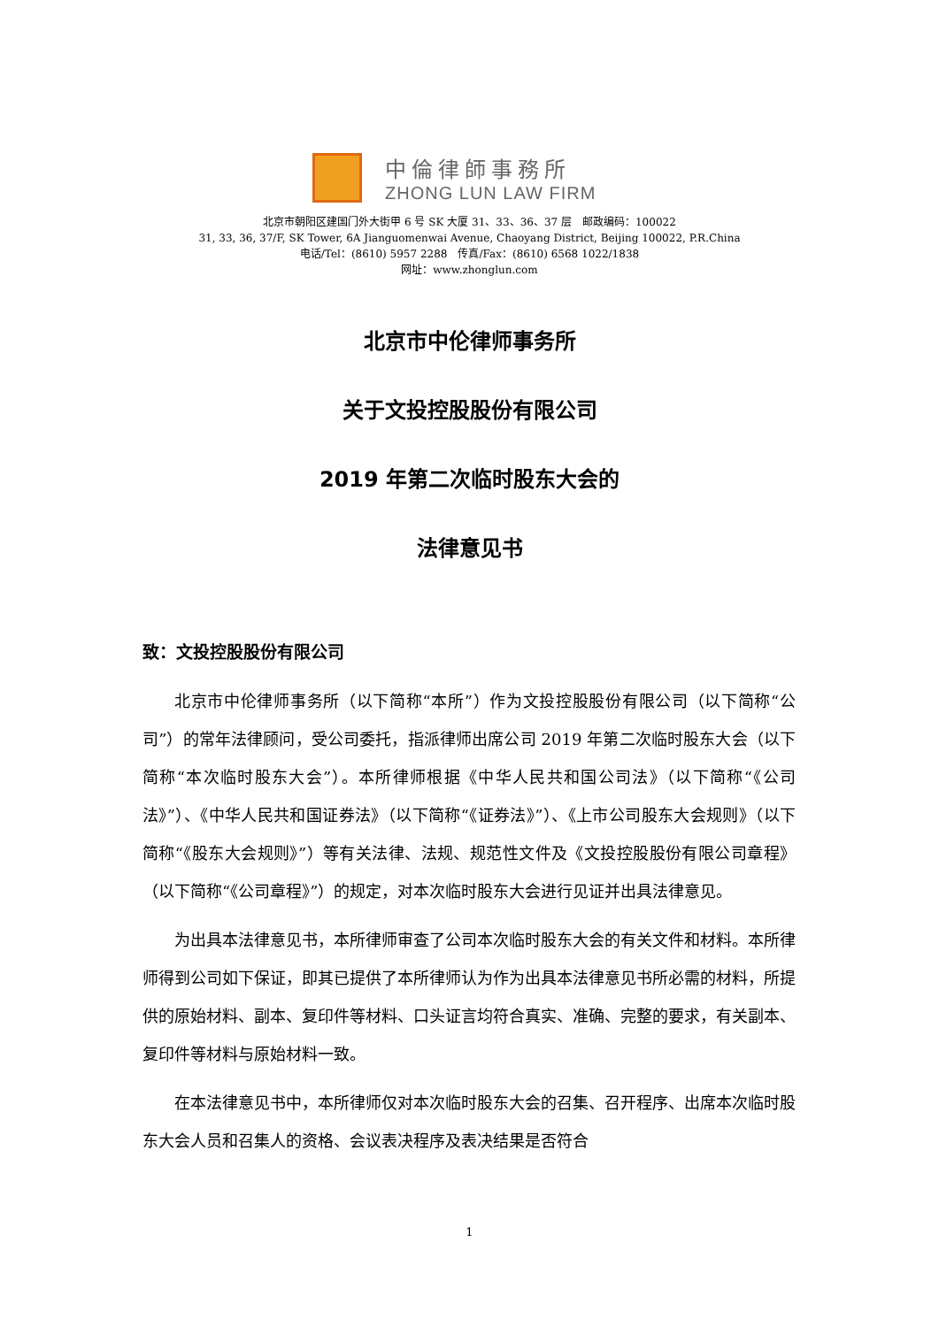中倫律師事務所
ZHONG LUN LAW FIRM
北京市朝阳区建国门外大街甲 6 号 SK 大厦 31、33、36、37 层　邮政编码：100022
31, 33, 36, 37/F, SK Tower, 6A Jianguomenwai Avenue, Chaoyang District, Beijing 100022, P.R.China
电话/Tel：(8610) 5957 2288　传真/Fax：(8610) 6568 1022/1838
网址：www.zhonglun.com
北京市中伦律师事务所
关于文投控股股份有限公司
2019 年第二次临时股东大会的
法律意见书
致：文投控股股份有限公司
北京市中伦律师事务所（以下简称“本所”）作为文投控股股份有限公司（以下简称“公司”）的常年法律顾问，受公司委托，指派律师出席公司 2019 年第二次临时股东大会（以下简称“本次临时股东大会”）。本所律师根据《中华人民共和国公司法》（以下简称“《公司法》”）、《中华人民共和国证券法》（以下简称“《证券法》”）、《上市公司股东大会规则》（以下简称“《股东大会规则》”）等有关法律、法规、规范性文件及《文投控股股份有限公司章程》（以下简称“《公司章程》”）的规定，对本次临时股东大会进行见证并出具法律意见。
为出具本法律意见书，本所律师审查了公司本次临时股东大会的有关文件和材料。本所律师得到公司如下保证，即其已提供了本所律师认为作为出具本法律意见书所必需的材料，所提供的原始材料、副本、复印件等材料、口头证言均符合真实、准确、完整的要求，有关副本、复印件等材料与原始材料一致。
在本法律意见书中，本所律师仅对本次临时股东大会的召集、召开程序、出席本次临时股东大会人员和召集人的资格、会议表决程序及表决结果是否符合
1